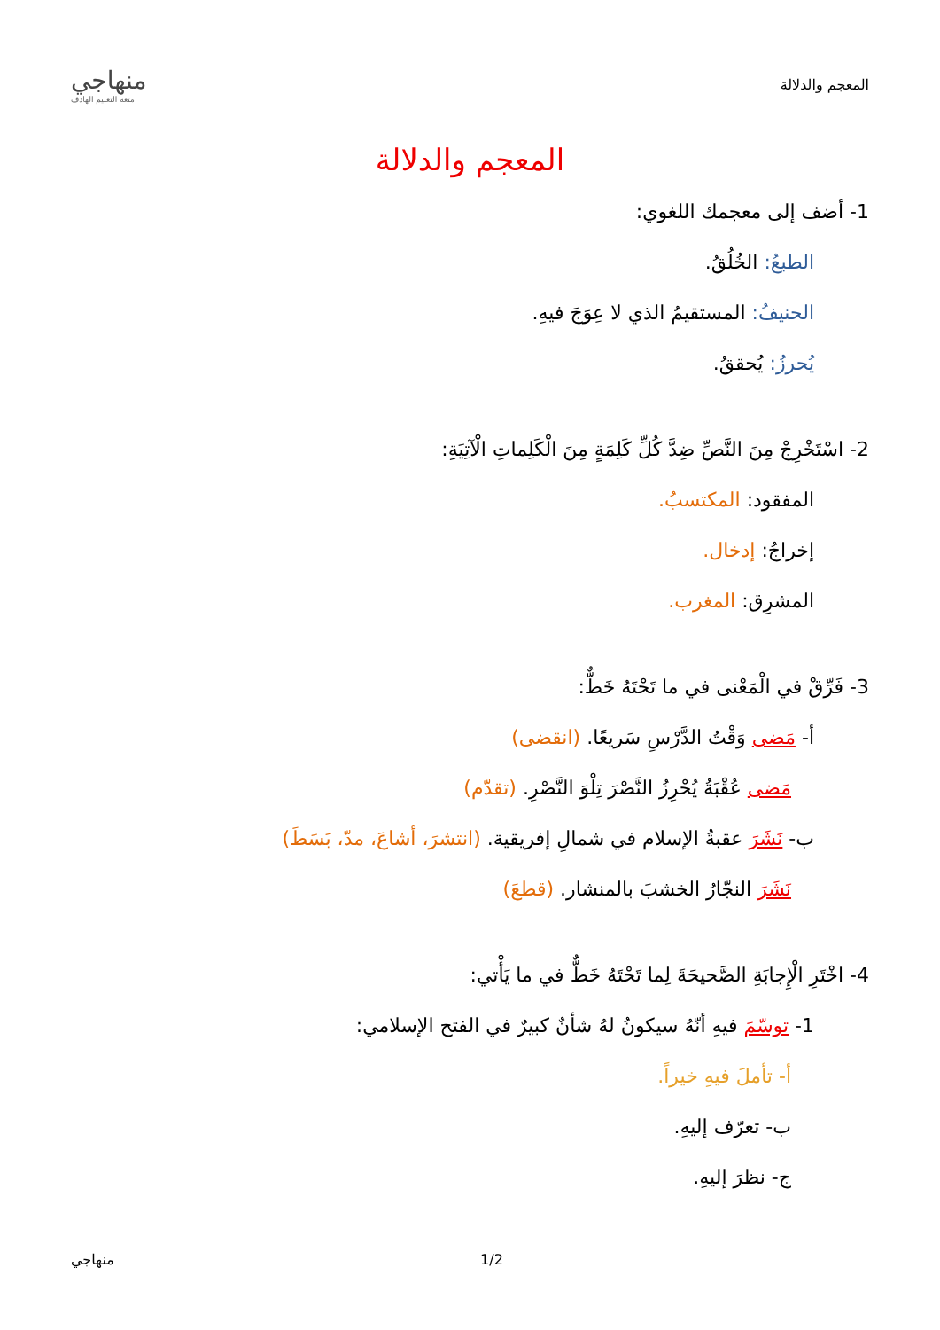المعجم والدلالة
منهاجي
متعة التعليم الهادف
المعجم والدلالة
1- أضف إلى معجمك اللغوي:
الطبعُ: الخُلُقُ.
الحنيفُ: المستقيمُ الذي لا عِوَجَ فيهِ.
يُحرزُ: يُحققُ.
2- اسْتَخْرِجْ مِنَ النَّصِّ ضِدَّ كُلِّ كَلِمَةٍ مِنَ الْكَلِماتِ الْآتِيَةِ:
المفقود: المكتسبُ.
إخراجُ: إدخال.
المشرِق: المغرب.
3- فَرِّقْ في الْمَعْنى في ما تَحْتَهُ خَطٌّ:
أ- مَضى وَقْتُ الدَّرْسِ سَريعًا. (انقضى)
مَضى عُقْبَةُ يُحْرِزُ النَّصْرَ تِلْوَ النَّصْرِ. (تقدّم)
ب- نَشَرَ عقبةُ الإسلام في شمالِ إفريقية. (انتشرَ، أشاعَ، مدّ، بَسَطَ)
نَشَرَ النجّارُ الخشبَ بالمنشار. (قطعَ)
4- اخْتَرِ الْإِجابَةِ الصَّحيحَةَ لِما تَحْتَهُ خَطٌّ في ما يَأْتي:
1- توسّمَ فيهِ أنّهُ سيكونُ لهُ شأنٌ كبيرٌ في الفتح الإسلامي:
أ- تأملَ فيهِ خيراً.
ب- تعرّف إليهِ.
ج- نظرَ إليهِ.
منهاجي 1/2